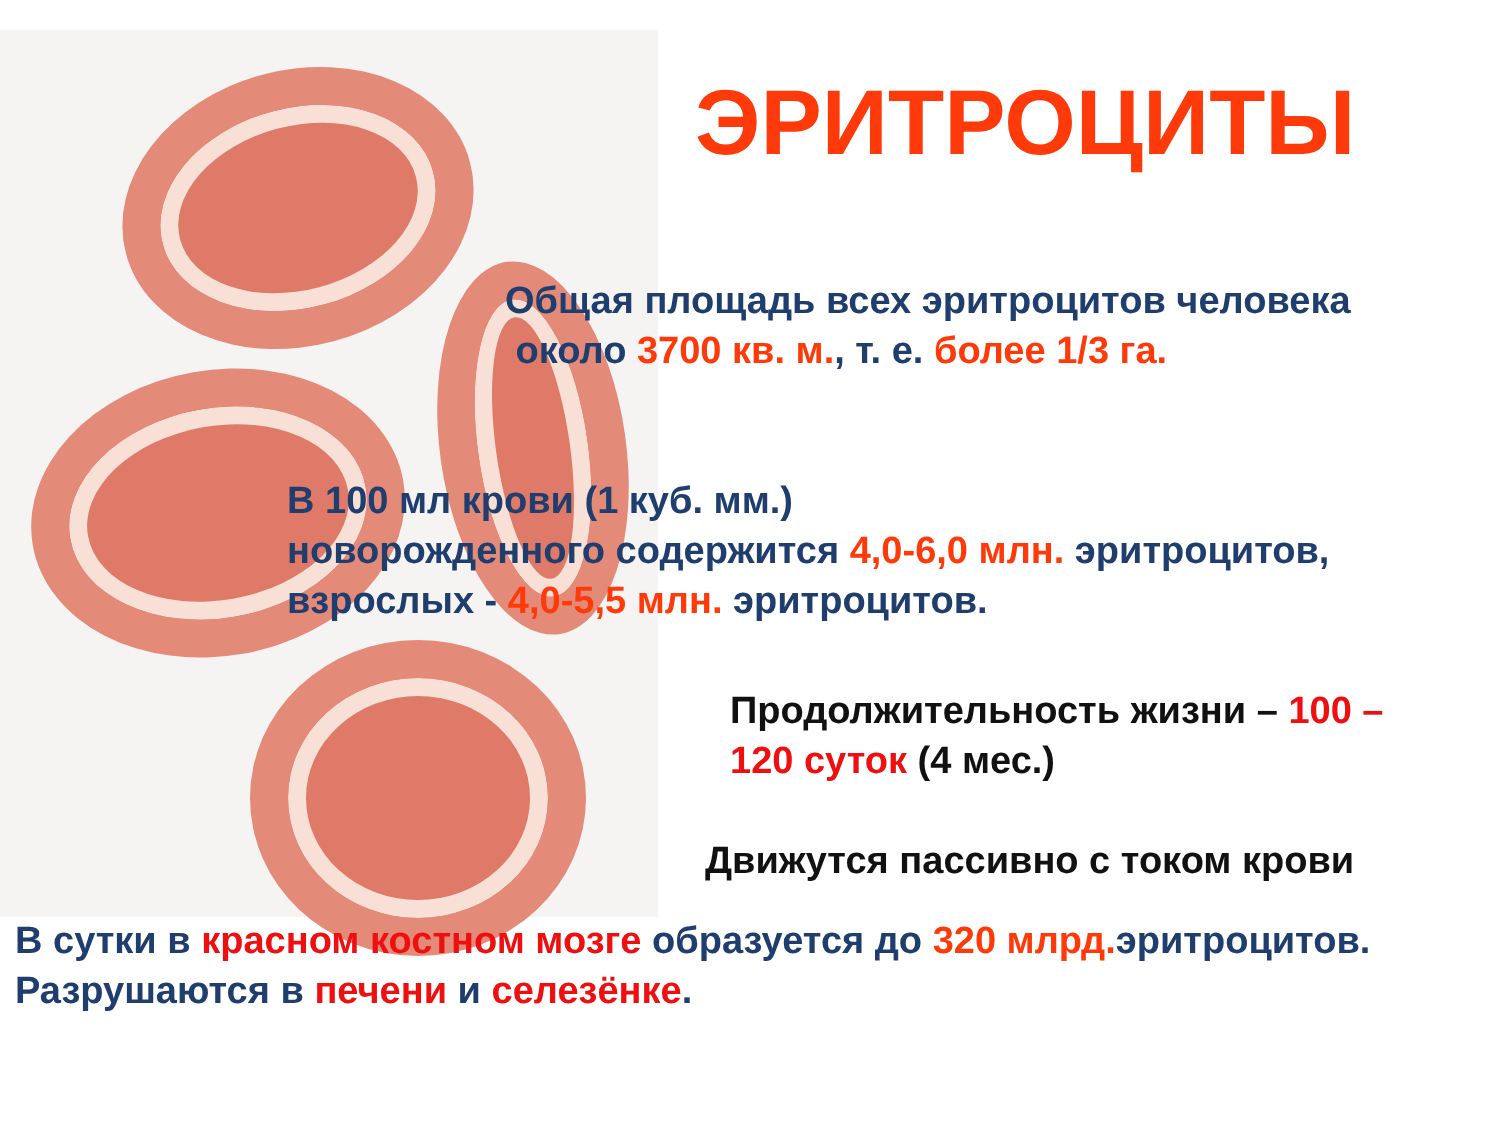ЭРИТРОЦИТЫ
Общая площадь всех эритроцитов человека
около 3700 кв. м., т. е. более 1/3 га.
В 100 мл крови (1 куб. мм.)
новорожденного содержится 4,0-6,0 млн. эритроцитов,
взрослых - 4,0-5,5 млн. эритроцитов.
Продолжительность жизни – 100 –
120 суток (4 мес.)
Движутся пассивно с током крови
В сутки в красном костном мозге образуется до 320 млрд. эритроцитов.
Разрушаются в печени и селезёнке.